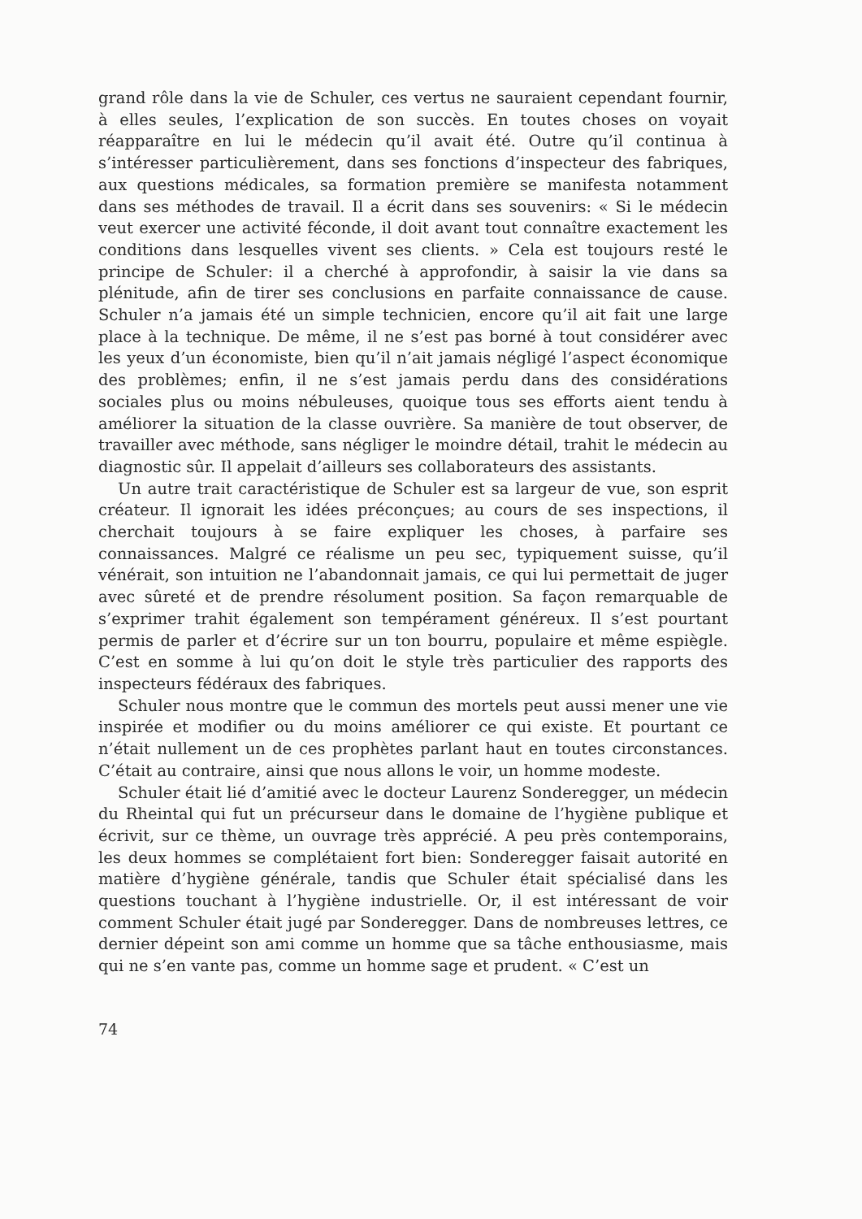grand rôle dans la vie de Schuler, ces vertus ne sauraient cependant fournir, à elles seules, l’explication de son succès. En toutes choses on voyait réapparaître en lui le médecin qu’il avait été. Outre qu’il continua à s’intéresser particulièrement, dans ses fonctions d’inspecteur des fabriques, aux questions médicales, sa formation première se manifesta notamment dans ses méthodes de travail. Il a écrit dans ses souvenirs: « Si le médecin veut exercer une activité féconde, il doit avant tout connaître exactement les conditions dans lesquelles vivent ses clients. » Cela est toujours resté le principe de Schuler: il a cherché à approfondir, à saisir la vie dans sa plénitude, afin de tirer ses conclusions en parfaite connaissance de cause. Schuler n’a jamais été un simple technicien, encore qu’il ait fait une large place à la technique. De même, il ne s’est pas borné à tout considérer avec les yeux d’un économiste, bien qu’il n’ait jamais négligé l’aspect économique des problèmes; enfin, il ne s’est jamais perdu dans des considérations sociales plus ou moins nébuleuses, quoique tous ses efforts aient tendu à améliorer la situation de la classe ouvrière. Sa manière de tout observer, de travailler avec méthode, sans négliger le moindre détail, trahit le médecin au diagnostic sûr. Il appelait d’ailleurs ses collaborateurs des assistants.
Un autre trait caractéristique de Schuler est sa largeur de vue, son esprit créateur. Il ignorait les idées préconçues; au cours de ses inspections, il cherchait toujours à se faire expliquer les choses, à parfaire ses connaissances. Malgré ce réalisme un peu sec, typiquement suisse, qu’il vénérait, son intuition ne l’abandonnait jamais, ce qui lui permettait de juger avec sûreté et de prendre résolument position. Sa façon remarquable de s’exprimer trahit également son tempérament généreux. Il s’est pourtant permis de parler et d’écrire sur un ton bourru, populaire et même espiègle. C’est en somme à lui qu’on doit le style très particulier des rapports des inspecteurs fédéraux des fabriques.
Schuler nous montre que le commun des mortels peut aussi mener une vie inspirée et modifier ou du moins améliorer ce qui existe. Et pourtant ce n’était nullement un de ces prophètes parlant haut en toutes circonstances. C’était au contraire, ainsi que nous allons le voir, un homme modeste.
Schuler était lié d’amitié avec le docteur Laurenz Sonderegger, un médecin du Rheintal qui fut un précurseur dans le domaine de l’hygiène publique et écrivit, sur ce thème, un ouvrage très apprécié. A peu près contemporains, les deux hommes se complétaient fort bien: Sonderegger faisait autorité en matière d’hygiène générale, tandis que Schuler était spécialisé dans les questions touchant à l’hygiène industrielle. Or, il est intéressant de voir comment Schuler était jugé par Sonderegger. Dans de nombreuses lettres, ce dernier dépeint son ami comme un homme que sa tâche enthousiasme, mais qui ne s’en vante pas, comme un homme sage et prudent. « C’est un
74